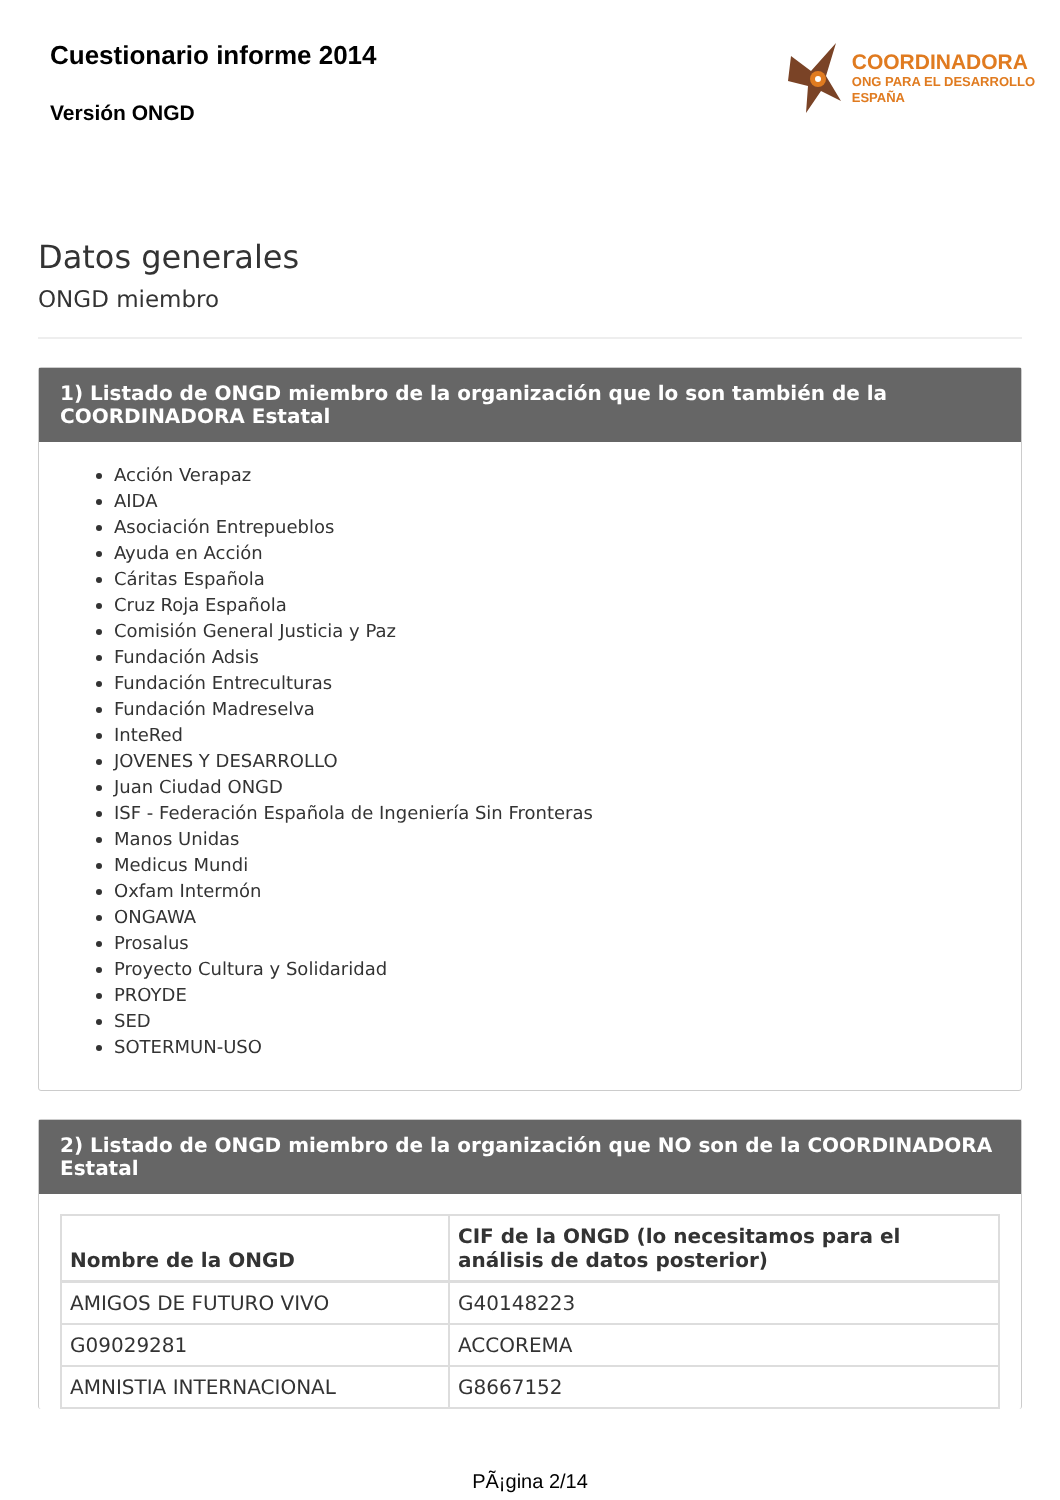Cuestionario informe 2014
Versión ONGD
COORDINADORA
ONG PARA EL DESARROLLO
ESPAÑA
Datos generales
ONGD miembro
1) Listado de ONGD miembro de la organización que lo son también de la COORDINADORA Estatal
Acción Verapaz
AIDA
Asociación Entrepueblos
Ayuda en Acción
Cáritas Española
Cruz Roja Española
Comisión General Justicia y Paz
Fundación Adsis
Fundación Entreculturas
Fundación Madreselva
InteRed
JOVENES Y DESARROLLO
Juan Ciudad ONGD
ISF - Federación Española de Ingeniería Sin Fronteras
Manos Unidas
Medicus Mundi
Oxfam Intermón
ONGAWA
Prosalus
Proyecto Cultura y Solidaridad
PROYDE
SED
SOTERMUN-USO
2) Listado de ONGD miembro de la organización que NO son de la COORDINADORA Estatal
| Nombre de la ONGD | CIF de la ONGD (lo necesitamos para el análisis de datos posterior) |
| --- | --- |
| AMIGOS DE FUTURO VIVO | G40148223 |
| G09029281 | ACCOREMA |
| AMNISTIA INTERNACIONAL | G8667152 |
PÃ¡gina 2/14